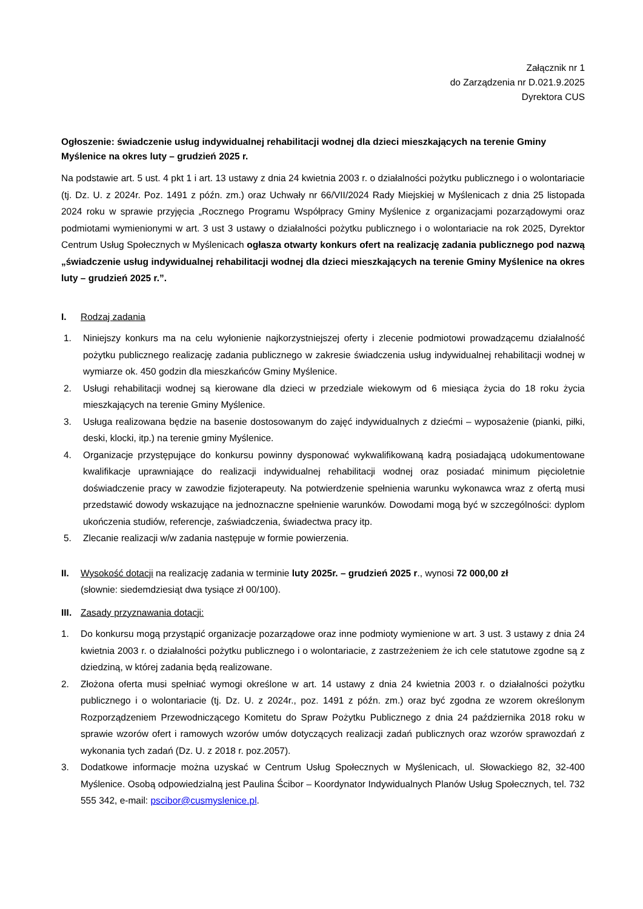Załącznik nr 1
do Zarządzenia nr D.021.9.2025
Dyrektora CUS
Ogłoszenie: świadczenie usług indywidualnej rehabilitacji wodnej dla dzieci mieszkających na terenie Gminy Myślenice na okres luty – grudzień 2025 r.
Na podstawie art. 5 ust. 4 pkt 1 i art. 13 ustawy z dnia 24 kwietnia 2003 r. o działalności pożytku publicznego i o wolontariacie (tj. Dz. U. z 2024r. Poz. 1491 z późn. zm.) oraz Uchwały nr 66/VII/2024 Rady Miejskiej w Myślenicach z dnia 25 listopada 2024 roku w sprawie przyjęcia „Rocznego Programu Współpracy Gminy Myślenice z organizacjami pozarządowymi oraz podmiotami wymienionymi w art. 3 ust 3 ustawy o działalności pożytku publicznego i o wolontariacie na rok 2025, Dyrektor Centrum Usług Społecznych w Myślenicach ogłasza otwarty konkurs ofert na realizację zadania publicznego pod nazwą „świadczenie usług indywidualnej rehabilitacji wodnej dla dzieci mieszkających na terenie Gminy Myślenice na okres luty – grudzień 2025 r.”.
I. Rodzaj zadania
1. Niniejszy konkurs ma na celu wyłonienie najkorzystniejszej oferty i zlecenie podmiotowi prowadzącemu działalność pożytku publicznego realizację zadania publicznego w zakresie świadczenia usług indywidualnej rehabilitacji wodnej w wymiarze ok. 450 godzin dla mieszkańców Gminy Myślenice.
2. Usługi rehabilitacji wodnej są kierowane dla dzieci w przedziale wiekowym od 6 miesiąca życia do 18 roku życia mieszkających na terenie Gminy Myślenice.
3. Usługa realizowana będzie na basenie dostosowanym do zajęć indywidualnych z dziećmi – wyposażenie (pianki, piłki, deski, klocki, itp.) na terenie gminy Myślenice.
4. Organizacje przystępujące do konkursu powinny dysponować wykwalifikowaną kadrą posiadającą udokumentowane kwalifikacje uprawniające do realizacji indywidualnej rehabilitacji wodnej oraz posiadać minimum pięcioletnie doświadczenie pracy w zawodzie fizjoterapeuty. Na potwierdzenie spełnienia warunku wykonawca wraz z ofertą musi przedstawić dowody wskazujące na jednoznaczne spełnienie warunków. Dowodami mogą być w szczególności: dyplom ukończenia studiów, referencje, zaświadczenia, świadectwa pracy itp.
5. Zlecanie realizacji w/w zadania następuje w formie powierzenia.
II. Wysokość dotacji na realizację zadania w terminie luty 2025r. – grudzień 2025 r., wynosi 72 000,00 zł
(słownie: siedemdziesiąt dwa tysiące zł 00/100).
III. Zasady przyznawania dotacji:
1. Do konkursu mogą przystąpić organizacje pozarządowe oraz inne podmioty wymienione w art. 3 ust. 3 ustawy z dnia 24 kwietnia 2003 r. o działalności pożytku publicznego i o wolontariacie, z zastrzeżeniem że ich cele statutowe zgodne są z dziedziną, w której zadania będą realizowane.
2. Złożona oferta musi spełniać wymogi określone w art. 14 ustawy z dnia 24 kwietnia 2003 r. o działalności pożytku publicznego i o wolontariacie (tj. Dz. U. z 2024r., poz. 1491 z późn. zm.) oraz być zgodna ze wzorem określonym Rozporządzeniem Przewodniczącego Komitetu do Spraw Pożytku Publicznego z dnia 24 października 2018 roku w sprawie wzorów ofert i ramowych wzorów umów dotyczących realizacji zadań publicznych oraz wzorów sprawozdań z wykonania tych zadań (Dz. U. z 2018 r. poz.2057).
3. Dodatkowe informacje można uzyskać w Centrum Usług Społecznych w Myślenicach, ul. Słowackiego 82, 32-400 Myślenice. Osobą odpowiedzialną jest Paulina Ścibor – Koordynator Indywidualnych Planów Usług Społecznych, tel. 732 555 342, e-mail: pscibor@cusmyslenice.pl.